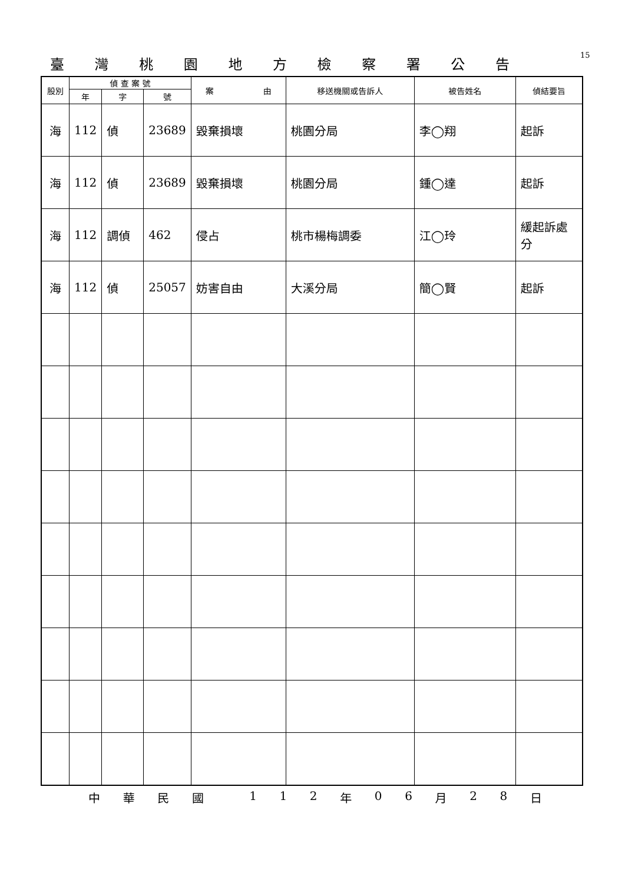15
臺灣桃園地方檢察署公告
| 股別 | 偵 查 案 號 | | | 案 由 | 移送機關或告訴人 | 被告姓名 | 偵結要旨 |
| --- | --- | --- | --- | --- | --- | --- | --- |
| | 年 | 字 | 號 | | | | |
| 海 | 112 | 偵 | 23689 | 毀棄損壞 | 桃園分局 | 李◯翔 | 起訴 |
| 海 | 112 | 偵 | 23689 | 毀棄損壞 | 桃園分局 | 鍾◯達 | 起訴 |
| 海 | 112 | 調偵 | 462 | 侵占 | 桃市楊梅調委 | 江◯玲 | 緩起訴處分 |
| 海 | 112 | 偵 | 25057 | 妨害自由 | 大溪分局 | 簡◯賢 | 起訴 |
中華民國 112 年 06 月 28 日